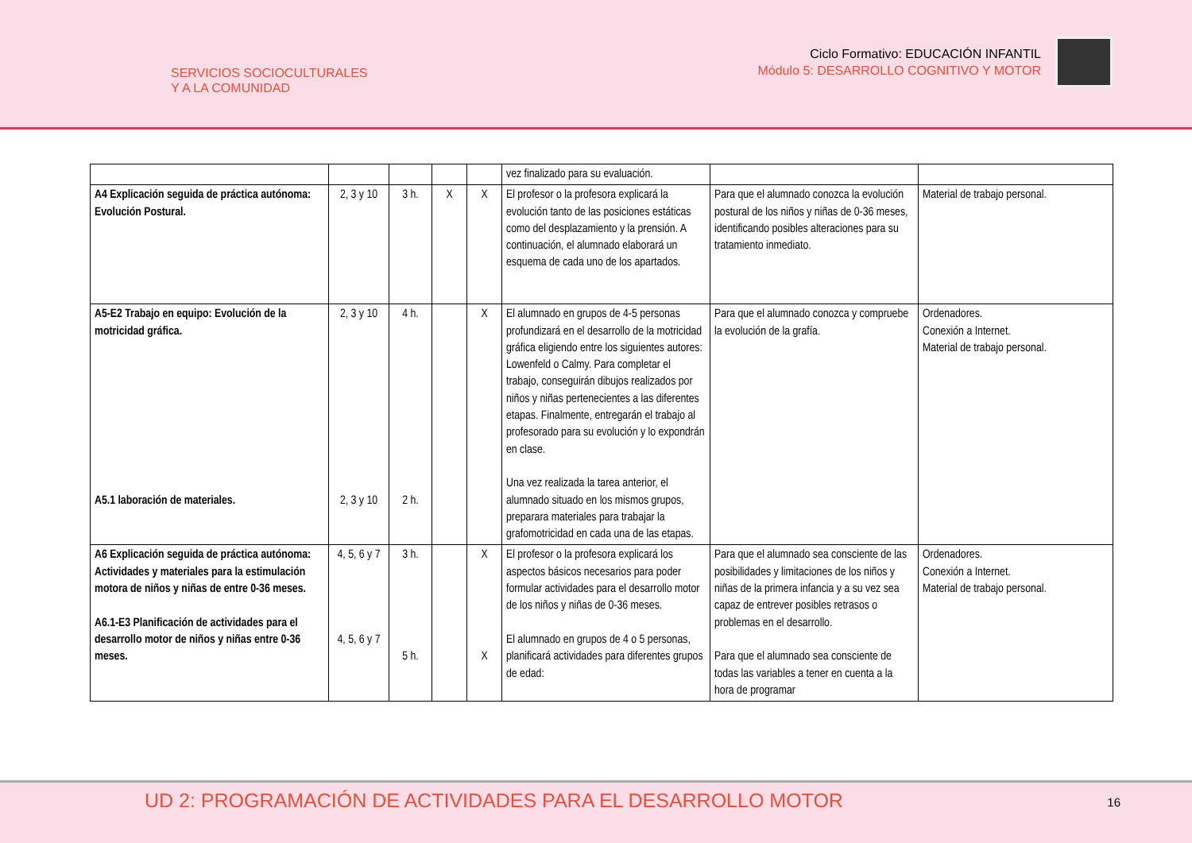SERVICIOS SOCIOCULTURALES
Y A LA COMUNIDAD
Ciclo Formativo: EDUCACIÓN INFANTIL
Módulo 5: DESARROLLO COGNITIVO Y MOTOR
| | | | | | vez finalizado para su evaluación. | | |
| A4 Explicación seguida de práctica autónoma: Evolución Postural. | 2, 3 y 10 | 3 h. | X | X | El profesor o la profesora explicará la evolución tanto de las posiciones estáticas como del desplazamiento y la prensión. A continuación, el alumnado elaborará un esquema de cada uno de los apartados. | Para que el alumnado conozca la evolución postural de los niños y niñas de 0-36 meses, identificando posibles alteraciones para su tratamiento inmediato. | Material de trabajo personal. |
| A5-E2 Trabajo en equipo: Evolución de la motricidad gráfica. A5.1 laboración de materiales. | 2, 3 y 10 2, 3 y 10 | 4 h. 2 h. | | X | El alumnado en grupos de 4-5 personas profundizará en el desarrollo de la motricidad gráfica eligiendo entre los siguientes autores: Lowenfeld o Calmy. Para completar el trabajo, conseguirán dibujos realizados por niños y niñas pertenecientes a las diferentes etapas. Finalmente, entregarán el trabajo al profesorado para su evolución y lo expondrán en clase. Una vez realizada la tarea anterior, el alumnado situado en los mismos grupos, preparara materiales para trabajar la grafomotricidad en cada una de las etapas. | Para que el alumnado conozca y compruebe la evolución de la grafía. | Ordenadores. Conexión a Internet. Material de trabajo personal. |
| A6 Explicación seguida de práctica autónoma: Actividades y materiales para la estimulación motora de niños y niñas de entre 0-36 meses. A6.1-E3 Planificación de actividades para el desarrollo motor de niños y niñas entre 0-36 meses. | 4, 5, 6 y 7 4, 5, 6 y 7 | 3 h. 5 h. | | X X | El profesor o la profesora explicará los aspectos básicos necesarios para poder formular actividades para el desarrollo motor de los niños y niñas de 0-36 meses. El alumnado en grupos de 4 o 5 personas, planificará actividades para diferentes grupos de edad: | Para que el alumnado sea consciente de las posibilidades y limitaciones de los niños y niñas de la primera infancia y a su vez sea capaz de entrever posibles retrasos o problemas en el desarrollo. Para que el alumnado sea consciente de todas las variables a tener en cuenta a la hora de programar | Ordenadores. Conexión a Internet. Material de trabajo personal. |
UD 2: PROGRAMACIÓN DE ACTIVIDADES PARA EL DESARROLLO MOTOR
16